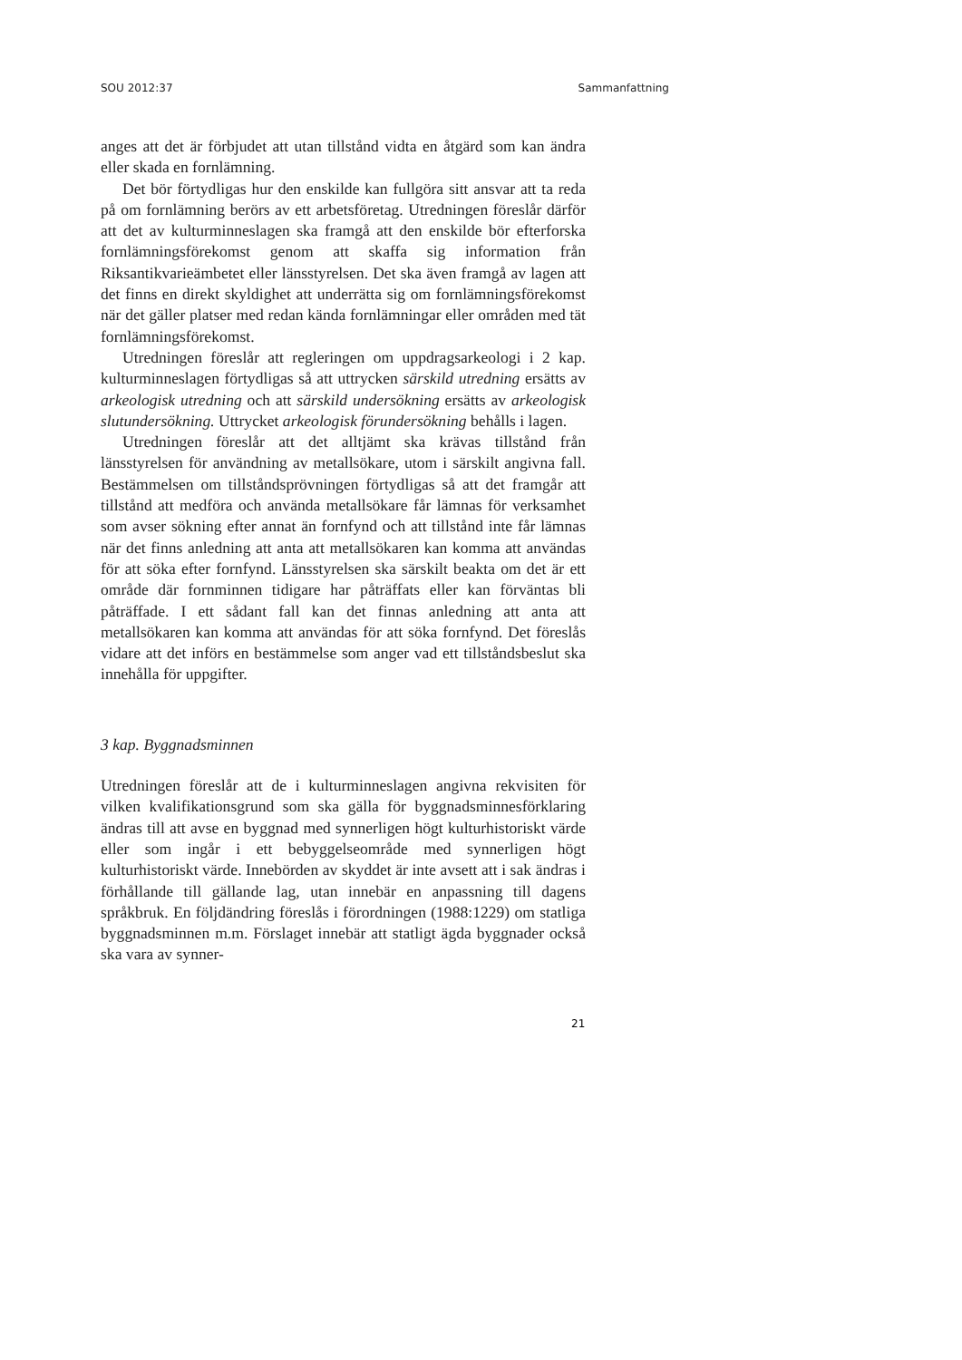SOU 2012:37 Sammanfattning
anges att det är förbjudet att utan tillstånd vidta en åtgärd som kan ändra eller skada en fornlämning.
Det bör förtydligas hur den enskilde kan fullgöra sitt ansvar att ta reda på om fornlämning berörs av ett arbetsföretag. Utredningen föreslår därför att det av kulturminneslagen ska framgå att den enskilde bör efterforska fornlämningsförekomst genom att skaffa sig information från Riksantikvarieämbetet eller länsstyrelsen. Det ska även framgå av lagen att det finns en direkt skyldighet att underrätta sig om fornlämningsförekomst när det gäller platser med redan kända fornlämningar eller områden med tät fornlämningsförekomst.
Utredningen föreslår att regleringen om uppdragsarkeologi i 2 kap. kulturminneslagen förtydligas så att uttrycken särskild utredning ersätts av arkeologisk utredning och att särskild undersökning ersätts av arkeologisk slutundersökning. Uttrycket arkeologisk förundersökning behålls i lagen.
Utredningen föreslår att det alltjämt ska krävas tillstånd från länsstyrelsen för användning av metallsökare, utom i särskilt angivna fall. Bestämmelsen om tillståndsprövningen förtydligas så att det framgår att tillstånd att medföra och använda metallsökare får lämnas för verksamhet som avser sökning efter annat än fornfynd och att tillstånd inte får lämnas när det finns anledning att anta att metallsökaren kan komma att användas för att söka efter fornfynd. Länsstyrelsen ska särskilt beakta om det är ett område där fornminnen tidigare har påträffats eller kan förväntas bli påträffade. I ett sådant fall kan det finnas anledning att anta att metallsökaren kan komma att användas för att söka fornfynd. Det föreslås vidare att det införs en bestämmelse som anger vad ett tillståndsbeslut ska innehålla för uppgifter.
3 kap. Byggnadsminnen
Utredningen föreslår att de i kulturminneslagen angivna rekvisiten för vilken kvalifikationsgrund som ska gälla för byggnadsminnesförklaring ändras till att avse en byggnad med synnerligen högt kulturhistoriskt värde eller som ingår i ett bebyggelseområde med synnerligen högt kulturhistoriskt värde. Innebörden av skyddet är inte avsett att i sak ändras i förhållande till gällande lag, utan innebär en anpassning till dagens språkbruk. En följdändring föreslås i förordningen (1988:1229) om statliga byggnadsminnen m.m. Förslaget innebär att statligt ägda byggnader också ska vara av synner-
21